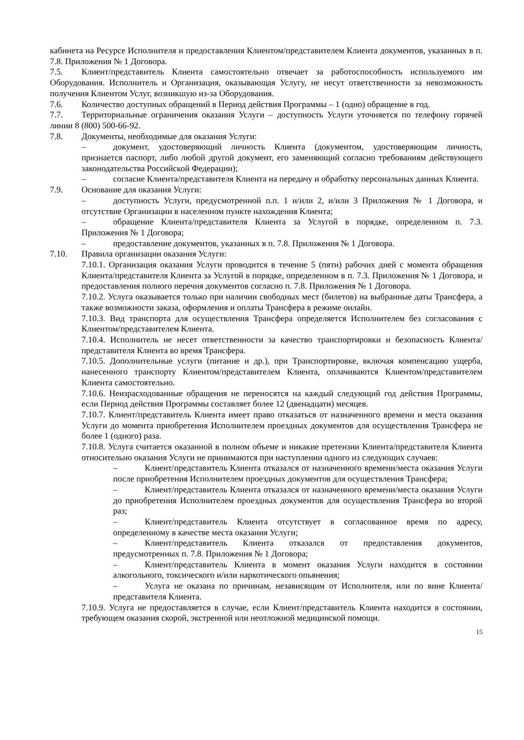кабинета на Ресурсе Исполнителя и предоставления Клиентом/представителем Клиента документов, указанных в п. 7.8. Приложения № 1 Договора.
7.5. Клиент/представитель Клиента самостоятельно отвечает за работоспособность используемого им Оборудования. Исполнитель и Организация, оказывающая Услугу, не несут ответственности за невозможность получения Клиентом Услуг, возникшую из-за Оборудования.
7.6. Количество доступных обращений в Период действия Программы – 1 (одно) обращение в год.
7.7. Территориальные ограничения оказания Услуги – доступность Услуги уточняется по телефону горячей линии 8 (800) 500-66-92.
7.8. Документы, необходимые для оказания Услуги:
– документ, удостоверяющий личность Клиента (документом, удостоверяющим личность, признается паспорт, либо любой другой документ, его заменяющий согласно требованиям действующего законодательства Российской Федерации);
– согласие Клиента/представителя Клиента на передачу и обработку персональных данных Клиента.
7.9. Основание для оказания Услуги:
– доступность Услуги, предусмотренной п.п. 1 и/или 2, и/или 3 Приложения № 1 Договора, и отсутствие Организации в населенном пункте нахождения Клиента;
– обращение Клиента/представителя Клиента за Услугой в порядке, определенном п. 7.3. Приложения № 1 Договора;
– предоставление документов, указанных в п. 7.8. Приложения № 1 Договора.
7.10. Правила организации оказания Услуги:
7.10.1. Организация оказания Услуги проводится в течение 5 (пяти) рабочих дней с момента обращения Клиента/представителя Клиента за Услугой в порядке, определенном в п. 7.3. Приложения № 1 Договора, и предоставления полного перечня документов согласно п. 7.8. Приложения № 1 Договора.
7.10.2. Услуга оказывается только при наличии свободных мест (билетов) на выбранные даты Трансфера, а также возможности заказа, оформления и оплаты Трансфера в режиме онлайн.
7.10.3. Вид транспорта для осуществления Трансфера определяется Исполнителем без согласования с Клиентом/представителем Клиента.
7.10.4. Исполнитель не несет ответственности за качество транспортировки и безопасность Клиента/представителя Клиента во время Трансфера.
7.10.5. Дополнительные услуги (питание и др.), при Транспортировке, включая компенсацию ущерба, нанесенного транспорту Клиентом/представителем Клиента, оплачиваются Клиентом/представителем Клиента самостоятельно.
7.10.6. Неизрасходованные обращения не переносятся на каждый следующий год действия Программы, если Период действия Программы составляет более 12 (двенадцати) месяцев.
7.10.7. Клиент/представитель Клиента имеет право отказаться от назначенного времени и места оказания Услуги до момента приобретения Исполнителем проездных документов для осуществления Трансфера не более 1 (одного) раза.
7.10.8. Услуга считается оказанной в полном объеме и никакие претензии Клиента/представителя Клиента относительно оказания Услуги не принимаются при наступлении одного из следующих случаев:
– Клиент/представитель Клиента отказался от назначенного времени/места оказания Услуги после приобретения Исполнителем проездных документов для осуществления Трансфера;
– Клиент/представитель Клиента отказался от назначенного времени/места оказания Услуги до приобретения Исполнителем проездных документов для осуществления Трансфера во второй раз;
– Клиент/представитель Клиента отсутствует в согласованное время по адресу, определенному в качестве места оказания Услуги;
– Клиент/представитель Клиента отказался от предоставления документов, предусмотренных п. 7.8. Приложения № 1 Договора;
– Клиент/представитель Клиента в момент оказания Услуги находится в состоянии алкогольного, токсического и/или наркотического опьянения;
– Услуга не оказана по причинам, независящим от Исполнителя, или по вине Клиента/представителя Клиента.
7.10.9. Услуга не предоставляется в случае, если Клиент/представитель Клиента находится в состоянии, требующем оказания скорой, экстренной или неотложной медицинской помощи.
15